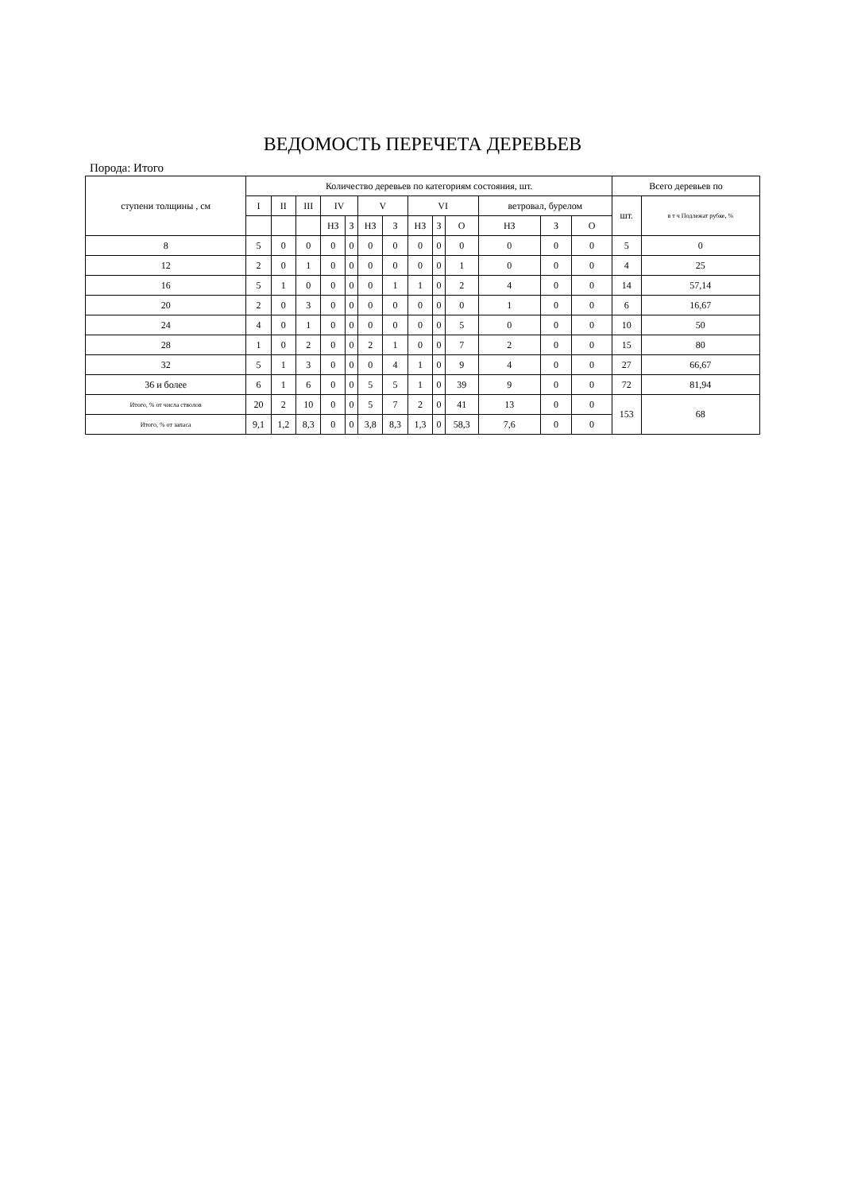ВЕДОМОСТЬ ПЕРЕЧЕТА ДЕРЕВЬЕВ
Порода: Итого
| ступени толщины , см | Количество деревьев по категориям состояния, шт. | | | | | | | | | | | | | Всего деревьев по | |
| --- | --- | --- | --- | --- | --- | --- | --- | --- | --- | --- | --- | --- | --- | --- | --- |
| | I | II | III | IV | | V | | VI | | | ветровал, бурелом | | | шт. | в т ч Подлежат рубке, % |
| | | | | НЗ | З | НЗ | З | НЗ | З | О | НЗ | З | О | | |
| 8 | 5 | 0 | 0 | 0 | 0 | 0 | 0 | 0 | 0 | 0 | 0 | 0 | 0 | 5 | 0 |
| 12 | 2 | 0 | 1 | 0 | 0 | 0 | 0 | 0 | 0 | 1 | 0 | 0 | 0 | 4 | 25 |
| 16 | 5 | 1 | 0 | 0 | 0 | 0 | 1 | 1 | 0 | 2 | 4 | 0 | 0 | 14 | 57,14 |
| 20 | 2 | 0 | 3 | 0 | 0 | 0 | 0 | 0 | 0 | 0 | 1 | 0 | 0 | 6 | 16,67 |
| 24 | 4 | 0 | 1 | 0 | 0 | 0 | 0 | 0 | 0 | 5 | 0 | 0 | 0 | 10 | 50 |
| 28 | 1 | 0 | 2 | 0 | 0 | 2 | 1 | 0 | 0 | 7 | 2 | 0 | 0 | 15 | 80 |
| 32 | 5 | 1 | 3 | 0 | 0 | 0 | 4 | 1 | 0 | 9 | 4 | 0 | 0 | 27 | 66,67 |
| 36 и более | 6 | 1 | 6 | 0 | 0 | 5 | 5 | 1 | 0 | 39 | 9 | 0 | 0 | 72 | 81,94 |
| Итого, % от числа стволов | 20 | 2 | 10 | 0 | 0 | 5 | 7 | 2 | 0 | 41 | 13 | 0 | 0 | 153 | 68 |
| Итого, % от запаса | 9,1 | 1,2 | 8,3 | 0 | 0 | 3,8 | 8,3 | 1,3 | 0 | 58,3 | 7,6 | 0 | 0 | | |